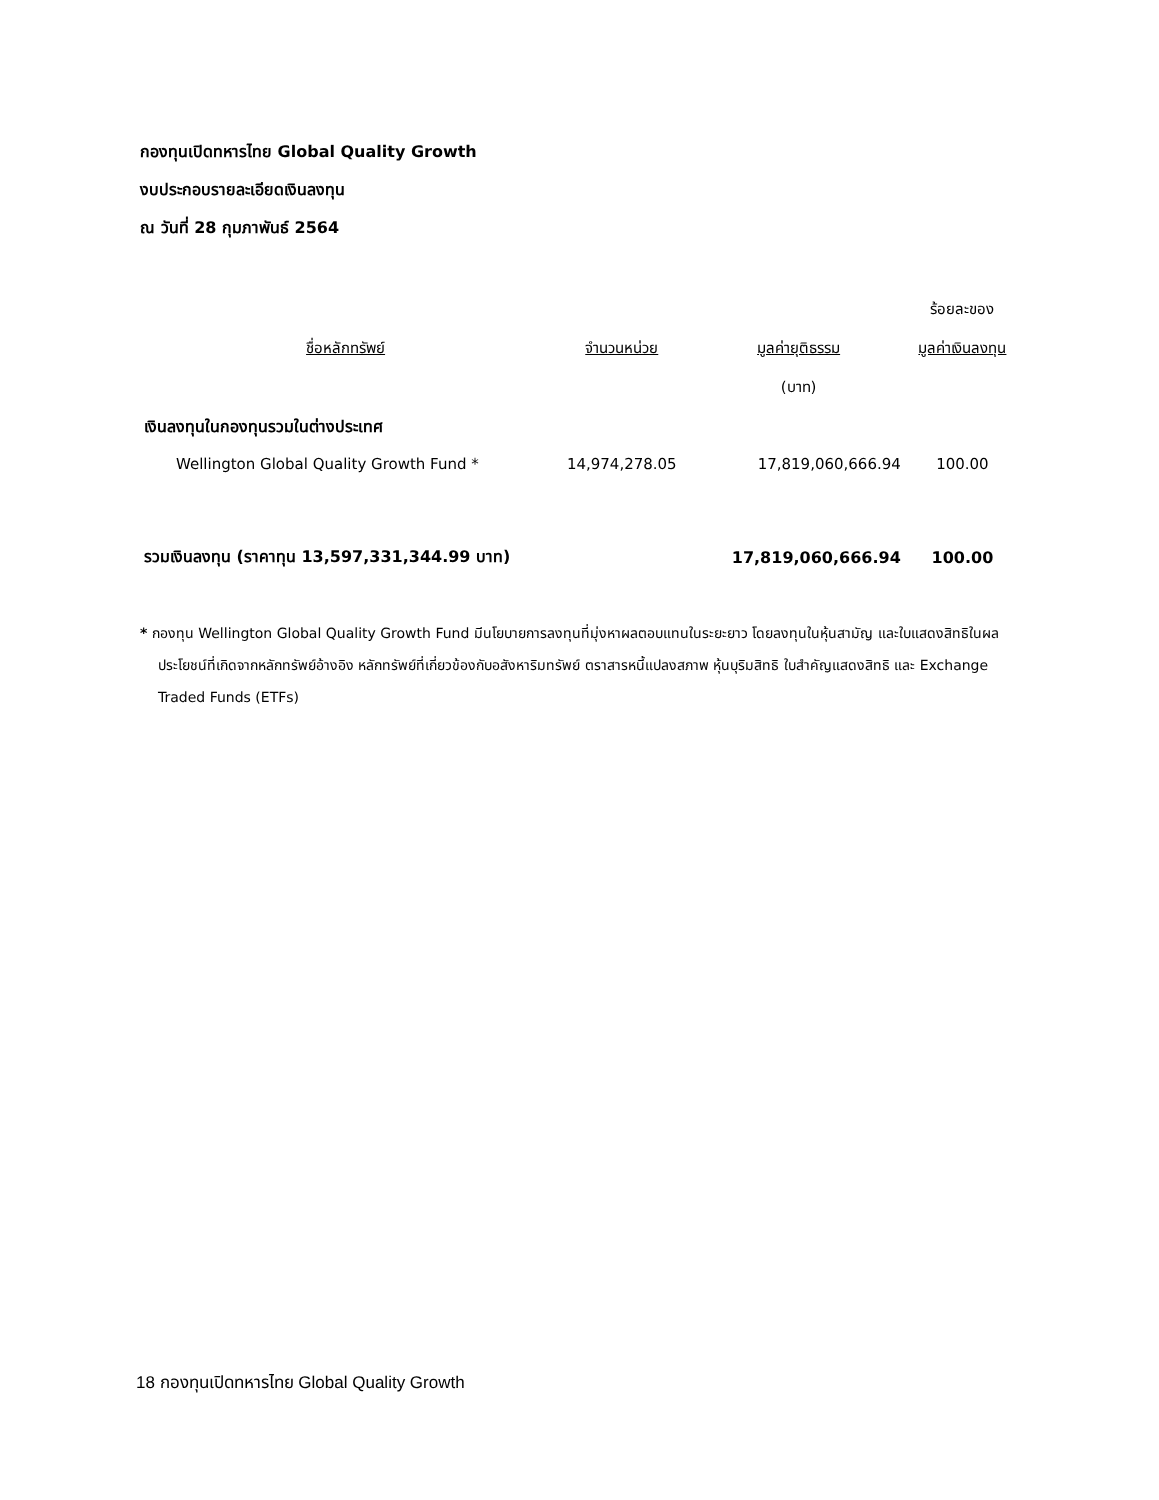กองทุนเปิดทหารไทย Global Quality Growth
งบประกอบรายละเอียดเงินลงทุน
ณ วันที่ 28 กุมภาพันธ์ 2564
| | | | ร้อยละของ |
| --- | --- | --- | --- |
| ชื่อหลักทรัพย์ | จำนวนหน่วย | มูลค่ายุติธรรม | มูลค่าเงินลงทุน |
| | | (บาท) | |
| เงินลงทุนในกองทุนรวมในต่างประเทศ | | | |
| Wellington Global Quality Growth Fund * | 14,974,278.05 | 17,819,060,666.94 | 100.00 |
| รวมเงินลงทุน (ราคาทุน 13,597,331,344.99 บาท) | | 17,819,060,666.94 | 100.00 |
* กองทุน Wellington Global Quality Growth Fund มีนโยบายการลงทุนที่มุ่งหาผลตอบแทนในระยะยาว โดยลงทุนในหุ้นสามัญ และใบแสดงสิทธิในผลประโยชน์ที่เกิดจากหลักทรัพย์อ้างอิง หลักทรัพย์ที่เกี่ยวข้องกับอสังหาริมทรัพย์ ตราสารหนี้แปลงสภาพ หุ้นบุริมสิทธิ ใบสำคัญแสดงสิทธิ และ Exchange Traded Funds (ETFs)
18 กองทุนเปิดทหารไทย Global Quality Growth